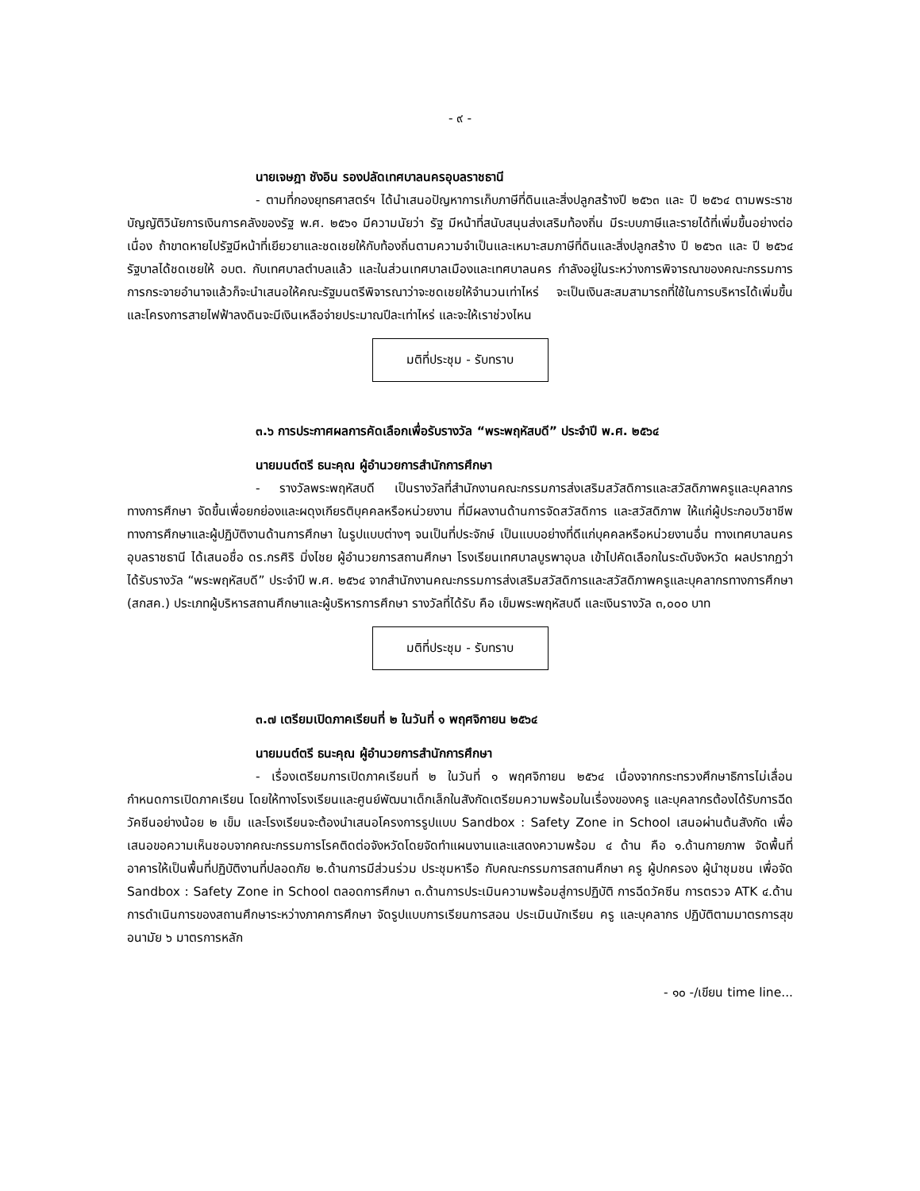- ๙ -
นายเจษฎา ชังอิน รองปลัดเทศบาลนครอุบลราชธานี
- ตามที่กองยุทธศาสตร์ฯ ได้นำเสนอปัญหาการเก็บภาษีที่ดินและสิ่งปลูกสร้างปี ๒๕๖๓ และ ปี ๒๕๖๔ ตามพระราชบัญญัติวินัยการเงินการคลังของรัฐ พ.ศ. ๒๕๖๑ มีความนัยว่า รัฐ มีหน้าที่สนับสนุนส่งเสริมท้องถิ่น มีระบบภาษีและรายได้ที่เพิ่มขึ้นอย่างต่อเนื่อง ถ้าขาดหายไปรัฐมีหน้าที่เยียวยาและชดเชยให้กับท้องถิ่นตามความจำเป็นและเหมาะสมภาษีที่ดินและสิ่งปลูกสร้าง ปี ๒๕๖๓ และ ปี ๒๕๖๔ รัฐบาลได้ชดเชยให้ อบต. กับเทศบาลตำบลแล้ว และในส่วนเทศบาลเมืองและเทศบาลนคร กำลังอยู่ในระหว่างการพิจารณาของคณะกรรมการการกระจายอำนาจแล้วก็จะนำเสนอให้คณะรัฐมนตรีพิจารณาว่าจะชดเชยให้จำนวนเท่าไหร่ จะเป็นเงินสะสมสามารถที่ใช้ในการบริหารได้เพิ่มขึ้น และโครงการสายไฟฟ้าลงดินจะมีเงินเหลือจ่ายประมาณปีละเท่าไหร่ และจะให้เราช่วงไหน
มติที่ประชุม - รับทราบ
๓.๖ การประกาศผลการคัดเลือกเพื่อรับรางวัล “พระพฤหัสบดี” ประจำปี พ.ศ. ๒๕๖๔
นายมนต์ตรี ธนะคุณ ผู้อำนวยการสำนักการศึกษา
- รางวัลพระพฤหัสบดี เป็นรางวัลที่สำนักงานคณะกรรมการส่งเสริมสวัสดิการและสวัสดิภาพครูและบุคลากรทางการศึกษา จัดขึ้นเพื่อยกย่องและผดุงเกียรติบุคคลหรือหน่วยงาน ที่มีผลงานด้านการจัดสวัสดิการ และสวัสดิภาพ ให้แก่ผู้ประกอบวิชาชีพทางการศึกษาและผู้ปฏิบัติงานด้านการศึกษา ในรูปแบบต่างๆ จนเป็นที่ประจักษ์ เป็นแบบอย่างที่ดีแก่บุคคลหรือหน่วยงานอื่น ทางเทศบาลนครอุบลราชธานี ได้เสนอชื่อ ดร.กรศิริ มิ่งไชย ผู้อำนวยการสถานศึกษา โรงเรียนเทศบาลบูรพาอุบล เข้าไปคัดเลือกในระดับจังหวัด ผลปรากฏว่าได้รับรางวัล “พระพฤหัสบดี” ประจำปี พ.ศ. ๒๕๖๔ จากสำนักงานคณะกรรมการส่งเสริมสวัสดิการและสวัสดิภาพครูและบุคลากรทางการศึกษา (สกสค.) ประเภทผู้บริหารสถานศึกษาและผู้บริหารการศึกษา รางวัลที่ได้รับ คือ เข็มพระพฤหัสบดี และเงินรางวัล ๓,๐๐๐ บาท
มติที่ประชุม - รับทราบ
๓.๗ เตรียมเปิดภาคเรียนที่ ๒ ในวันที่ ๑ พฤศจิกายน ๒๕๖๔
นายมนต์ตรี ธนะคุณ ผู้อำนวยการสำนักการศึกษา
- เรื่องเตรียมการเปิดภาคเรียนที่ ๒ ในวันที่ ๑ พฤศจิกายน ๒๕๖๔ เนื่องจากกระทรวงศึกษาธิการไม่เลื่อนกำหนดการเปิดภาคเรียน โดยให้ทางโรงเรียนและศูนย์พัฒนาเด็กเล็กในสังกัดเตรียมความพร้อมในเรื่องของครู และบุคลากรต้องได้รับการฉีดวัคซีนอย่างน้อย ๒ เข็ม และโรงเรียนจะต้องนำเสนอโครงการรูปแบบ Sandbox : Safety Zone in School เสนอผ่านต้นสังกัด เพื่อเสนอขอความเห็นชอบจากคณะกรรมการโรคติดต่อจังหวัดโดยจัดทำแผนงานและแสดงความพร้อม ๔ ด้าน คือ ๑.ด้านกายภาพ จัดพื้นที่อาคารให้เป็นพื้นที่ปฏิบัติงานที่ปลอดภัย ๒.ด้านการมีส่วนร่วม ประชุมหารือ กับคณะกรรมการสถานศึกษา ครู ผู้ปกครอง ผู้นำชุมชน เพื่อจัด Sandbox : Safety Zone in School ตลอดการศึกษา ๓.ด้านการประเมินความพร้อมสู่การปฏิบัติ การฉีดวัคซีน การตรวจ ATK ๔.ด้านการดำเนินการของสถานศึกษาระหว่างภาคการศึกษา จัดรูปแบบการเรียนการสอน ประเมินนักเรียน ครู และบุคลากร ปฏิบัติตามมาตรการสุขอนามัย ๖ มาตรการหลัก
- ๑๐ -/เขียน time line...